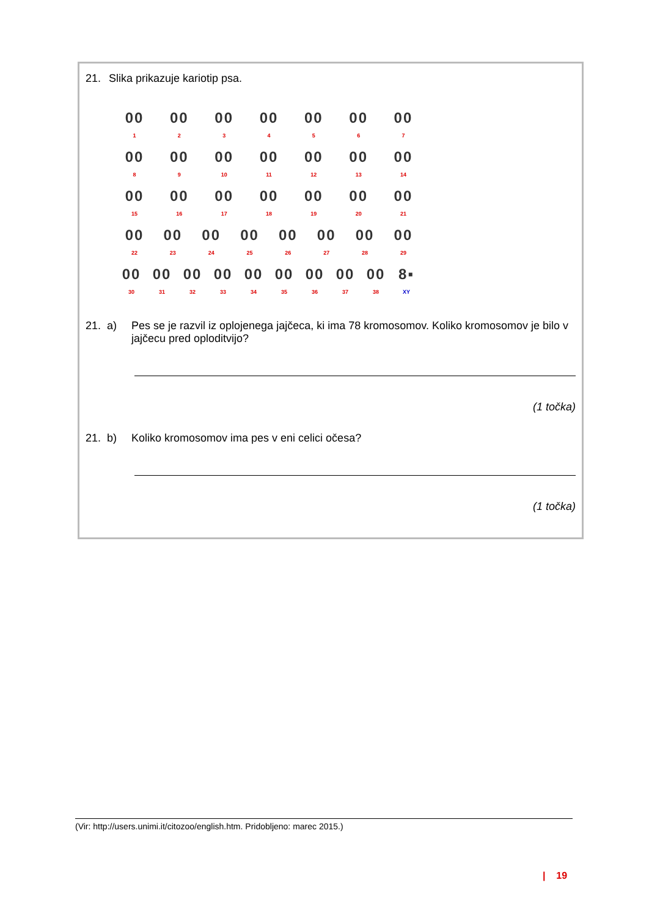21. Slika prikazuje kariotip psa.
00
1
00
2
00
3
00
4
00
5
00
6
00
7
00
8
00
9
00
10
00
11
00
12
00
13
00
14
00
15
00
16
00
17
00
18
00
19
00
20
00
21
00
22
00
23
00
24
00
25
00
26
00
27
00
28
00
29
00
30
00
31
00
32
00
33
00
34
00
35
00
36
00
37
00
38
8▪
XY
21. a) Pes se je razvil iz oplojenega jajčeca, ki ima 78 kromosomov. Koliko kromosomov je bilo v jajčecu pred oploditvijo?
(1 točka)
21. b) Koliko kromosomov ima pes v eni celici očesa?
(1 točka)
(Vir: http://users.unimi.it/citozoo/english.htm. Pridobljeno: marec 2015.)
| 19